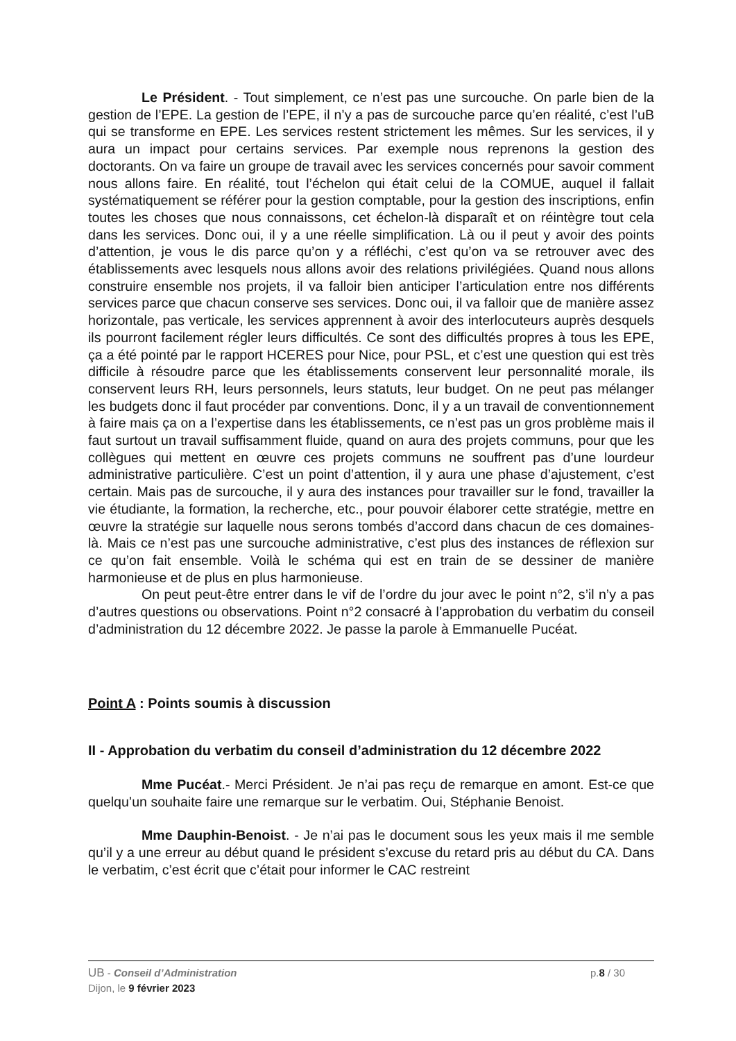Le Président. - Tout simplement, ce n’est pas une surcouche. On parle bien de la gestion de l’EPE. La gestion de l’EPE, il n’y a pas de surcouche parce qu’en réalité, c’est l’uB qui se transforme en EPE. Les services restent strictement les mêmes. Sur les services, il y aura un impact pour certains services. Par exemple nous reprenons la gestion des doctorants. On va faire un groupe de travail avec les services concernés pour savoir comment nous allons faire. En réalité, tout l’échelon qui était celui de la COMUE, auquel il fallait systématiquement se référer pour la gestion comptable, pour la gestion des inscriptions, enfin toutes les choses que nous connaissons, cet échelon-là disparaît et on réintègre tout cela dans les services. Donc oui, il y a une réelle simplification. Là ou il peut y avoir des points d’attention, je vous le dis parce qu’on y a réfléchi, c’est qu’on va se retrouver avec des établissements avec lesquels nous allons avoir des relations privilégiées. Quand nous allons construire ensemble nos projets, il va falloir bien anticiper l’articulation entre nos différents services parce que chacun conserve ses services. Donc oui, il va falloir que de manière assez horizontale, pas verticale, les services apprennent à avoir des interlocuteurs auprès desquels ils pourront facilement régler leurs difficultés. Ce sont des difficultés propres à tous les EPE, ça a été pointé par le rapport HCERES pour Nice, pour PSL, et c’est une question qui est très difficile à résoudre parce que les établissements conservent leur personnalité morale, ils conservent leurs RH, leurs personnels, leurs statuts, leur budget. On ne peut pas mélanger les budgets donc il faut procéder par conventions. Donc, il y a un travail de conventionnement à faire mais ça on a l’expertise dans les établissements, ce n’est pas un gros problème mais il faut surtout un travail suffisamment fluide, quand on aura des projets communs, pour que les collègues qui mettent en œuvre ces projets communs ne souffrent pas d’une lourdeur administrative particulière. C’est un point d’attention, il y aura une phase d’ajustement, c’est certain. Mais pas de surcouche, il y aura des instances pour travailler sur le fond, travailler la vie étudiante, la formation, la recherche, etc., pour pouvoir élaborer cette stratégie, mettre en œuvre la stratégie sur laquelle nous serons tombés d’accord dans chacun de ces domaines-là. Mais ce n’est pas une surcouche administrative, c’est plus des instances de réflexion sur ce qu’on fait ensemble. Voilà le schéma qui est en train de se dessiner de manière harmonieuse et de plus en plus harmonieuse.
On peut peut-être entrer dans le vif de l’ordre du jour avec le point n°2, s’il n’y a pas d’autres questions ou observations. Point n°2 consacré à l’approbation du verbatim du conseil d’administration du 12 décembre 2022. Je passe la parole à Emmanuelle Pucéat.
Point A : Points soumis à discussion
II - Approbation du verbatim du conseil d’administration du 12 décembre 2022
Mme Pucéat.- Merci Président. Je n’ai pas reçu de remarque en amont. Est-ce que quelqu’un souhaite faire une remarque sur le verbatim. Oui, Stéphanie Benoist.
Mme Dauphin-Benoist. - Je n’ai pas le document sous les yeux mais il me semble qu’il y a une erreur au début quand le président s’excuse du retard pris au début du CA. Dans le verbatim, c’est écrit que c’était pour informer le CAC restreint
UB - Conseil d’Administration p.8 / 30
Dijon, le 9 février 2023